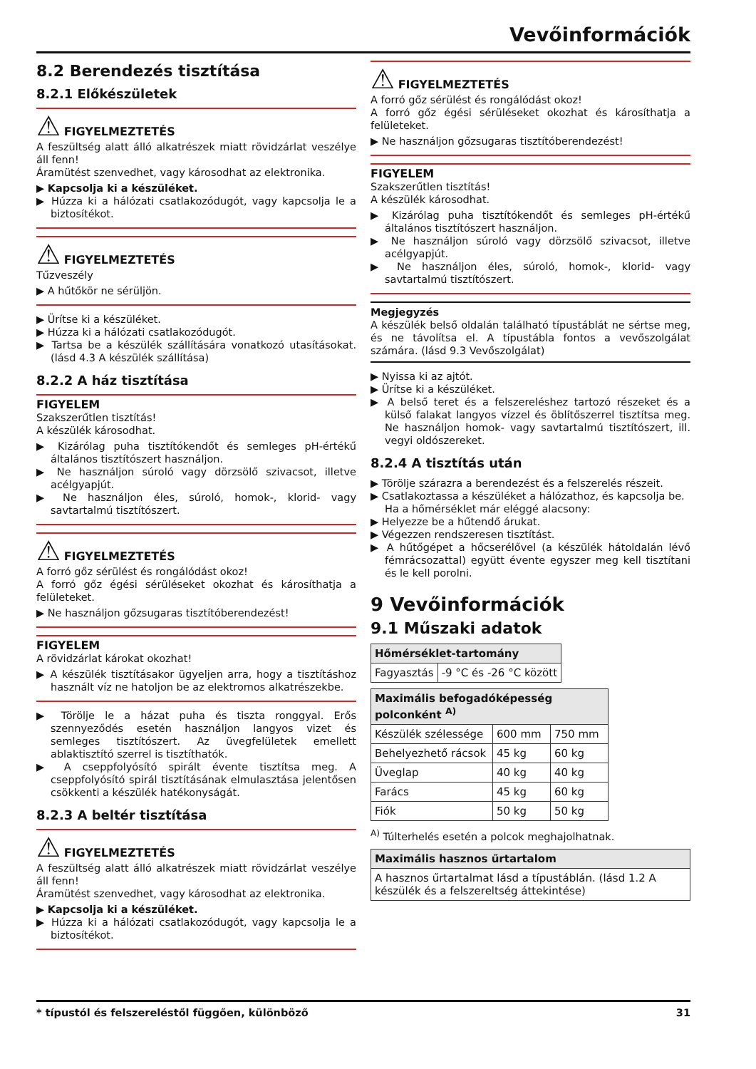Vevőinformációk
8.2 Berendezés tisztítása
8.2.1 Előkészületek
⚠ FIGYELMEZTETÉS
A feszültség alatt álló alkatrészek miatt rövidzárlat veszélye áll fenn!
Áramütést szenvedhet, vagy károsodhat az elektronika.
▶ Kapcsolja ki a készüléket.
▶ Húzza ki a hálózati csatlakozódugót, vagy kapcsolja le a biztosítékot.
⚠ FIGYELMEZTETÉS
Tűzveszély
▶ A hűtőkör ne sérüljön.
▶ Ürítse ki a készüléket.
▶ Húzza ki a hálózati csatlakozódugót.
▶ Tartsa be a készülék szállítására vonatkozó utasításokat. (lásd 4.3 A készülék szállítása)
8.2.2 A ház tisztítása
FIGYELEM
Szakszerűtlen tisztítás!
A készülék károsodhat.
▶ Kizárólag puha tisztítókendőt és semleges pH-értékű általános tisztítószert használjon.
▶ Ne használjon súroló vagy dörzsölő szivacsot, illetve acélgyapjút.
▶ Ne használjon éles, súroló, homok-, klorid- vagy savtartalmú tisztítószert.
⚠ FIGYELMEZTETÉS
A forró gőz sérülést és rongálódást okoz!
A forró gőz égési sérüléseket okozhat és károsíthatja a felületeket.
▶ Ne használjon gőzsugaras tisztítóberendezést!
FIGYELEM
A rövidzárlat károkat okozhat!
▶ A készülék tisztításakor ügyeljen arra, hogy a tisztításhoz használt víz ne hatoljon be az elektromos alkatrészekbe.
▶ Törölje le a házat puha és tiszta ronggyal. Erős szennyeződés esetén használjon langyos vizet és semleges tisztítószert. Az üvegfelületek emellett ablaktisztító szerrel is tisztíthatók.
▶ A cseppfolyósító spirált évente tisztítsa meg. A cseppfolyósító spirál tisztításának elmulasztása jelentősen csökkenti a készülék hatékonyságát.
8.2.3 A beltér tisztítása
⚠ FIGYELMEZTETÉS
A feszültség alatt álló alkatrészek miatt rövidzárlat veszélye áll fenn!
Áramütést szenvedhet, vagy károsodhat az elektronika.
▶ Kapcsolja ki a készüléket.
▶ Húzza ki a hálózati csatlakozódugót, vagy kapcsolja le a biztosítékot.
⚠ FIGYELMEZTETÉS
A forró gőz sérülést és rongálódást okoz!
A forró gőz égési sérüléseket okozhat és károsíthatja a felületeket.
▶ Ne használjon gőzsugaras tisztítóberendezést!
FIGYELEM
Szakszerűtlen tisztítás!
A készülék károsodhat.
▶ Kizárólag puha tisztítókendőt és semleges pH-értékű általános tisztítószert használjon.
▶ Ne használjon súroló vagy dörzsölő szivacsot, illetve acélgyapjút.
▶ Ne használjon éles, súroló, homok-, klorid- vagy savtartalmú tisztítószert.
Megjegyzés
A készülék belső oldalán található típustáblát ne sértse meg, és ne távolítsa el. A típustábla fontos a vevőszolgálat számára. (lásd 9.3 Vevőszolgálat)
▶ Nyissa ki az ajtót.
▶ Ürítse ki a készüléket.
▶ A belső teret és a felszereléshez tartozó részeket és a külső falakat langyos vízzel és öblítőszerrel tisztítsa meg. Ne használjon homok- vagy savtartalmú tisztítószert, ill. vegyi oldószereket.
8.2.4 A tisztítás után
▶ Törölje szárazra a berendezést és a felszerelés részeit.
▶ Csatlakoztassa a készüléket a hálózathoz, és kapcsolja be.
Ha a hőmérséklet már eléggé alacsony:
▶ Helyezze be a hűtendő árukat.
▶ Végezzen rendszeresen tisztítást.
▶ A hűtőgépet a hőcserélővel (a készülék hátoldalán lévő fémrácsozattal) együtt évente egyszer meg kell tisztítani és le kell porolni.
9 Vevőinformációk
9.1 Műszaki adatok
| Hőmérséklet-tartomány | |
| --- | --- |
| Fagyasztás | -9 °C és -26 °C között |
| Maximális befogadóképesség polconként <sup>A)</sup> | | |
| --- | --- | --- |
| Készülék szélessége | 600 mm | 750 mm |
| Behelyezhető rácsok | 45 kg | 60 kg |
| Üveglap | 40 kg | 40 kg |
| Farács | 45 kg | 60 kg |
| Fiók | 50 kg | 50 kg |
<sup>A)</sup> Túlterhelés esetén a polcok meghajolhatnak.
| Maximális hasznos űrtartalom |
| --- |
| A hasznos űrtartalmat lásd a típustáblán. (lásd 1.2 A készülék és a felszereltség áttekintése) |
* típustól és felszereléstől függően, különböző 31